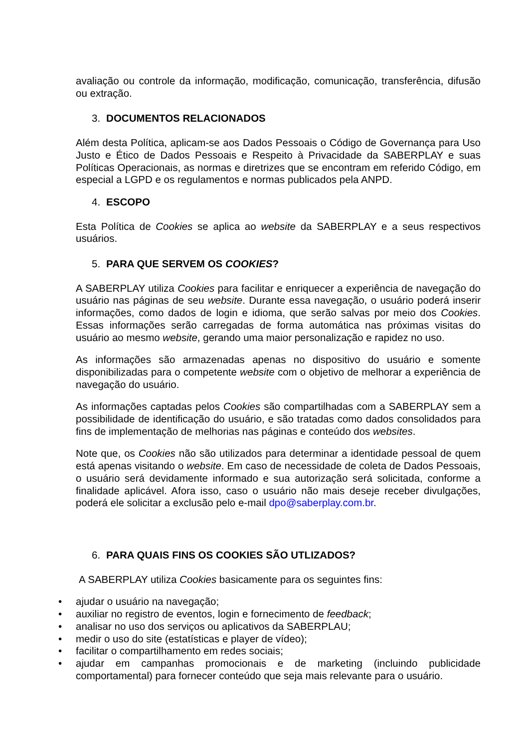avaliação ou controle da informação, modificação, comunicação, transferência, difusão ou extração.
3. DOCUMENTOS RELACIONADOS
Além desta Política, aplicam-se aos Dados Pessoais o Código de Governança para Uso Justo e Ético de Dados Pessoais e Respeito à Privacidade da SABERPLAY e suas Políticas Operacionais, as normas e diretrizes que se encontram em referido Código, em especial a LGPD e os regulamentos e normas publicados pela ANPD.
4. ESCOPO
Esta Política de Cookies se aplica ao website da SABERPLAY e a seus respectivos usuários.
5. PARA QUE SERVEM OS COOKIES?
A SABERPLAY utiliza Cookies para facilitar e enriquecer a experiência de navegação do usuário nas páginas de seu website. Durante essa navegação, o usuário poderá inserir informações, como dados de login e idioma, que serão salvas por meio dos Cookies. Essas informações serão carregadas de forma automática nas próximas visitas do usuário ao mesmo website, gerando uma maior personalização e rapidez no uso.
As informações são armazenadas apenas no dispositivo do usuário e somente disponibilizadas para o competente website com o objetivo de melhorar a experiência de navegação do usuário.
As informações captadas pelos Cookies são compartilhadas com a SABERPLAY sem a possibilidade de identificação do usuário, e são tratadas como dados consolidados para fins de implementação de melhorias nas páginas e conteúdo dos websites.
Note que, os Cookies não são utilizados para determinar a identidade pessoal de quem está apenas visitando o website. Em caso de necessidade de coleta de Dados Pessoais, o usuário será devidamente informado e sua autorização será solicitada, conforme a finalidade aplicável. Afora isso, caso o usuário não mais deseje receber divulgações, poderá ele solicitar a exclusão pelo e-mail dpo@saberplay.com.br.
6. PARA QUAIS FINS OS COOKIES SÃO UTLIZADOS?
A SABERPLAY utiliza Cookies basicamente para os seguintes fins:
• ajudar o usuário na navegação;
• auxiliar no registro de eventos, login e fornecimento de feedback;
• analisar no uso dos serviços ou aplicativos da SABERPLAU;
• medir o uso do site (estatísticas e player de vídeo);
• facilitar o compartilhamento em redes sociais;
• ajudar em campanhas promocionais e de marketing (incluindo publicidade comportamental) para fornecer conteúdo que seja mais relevante para o usuário.